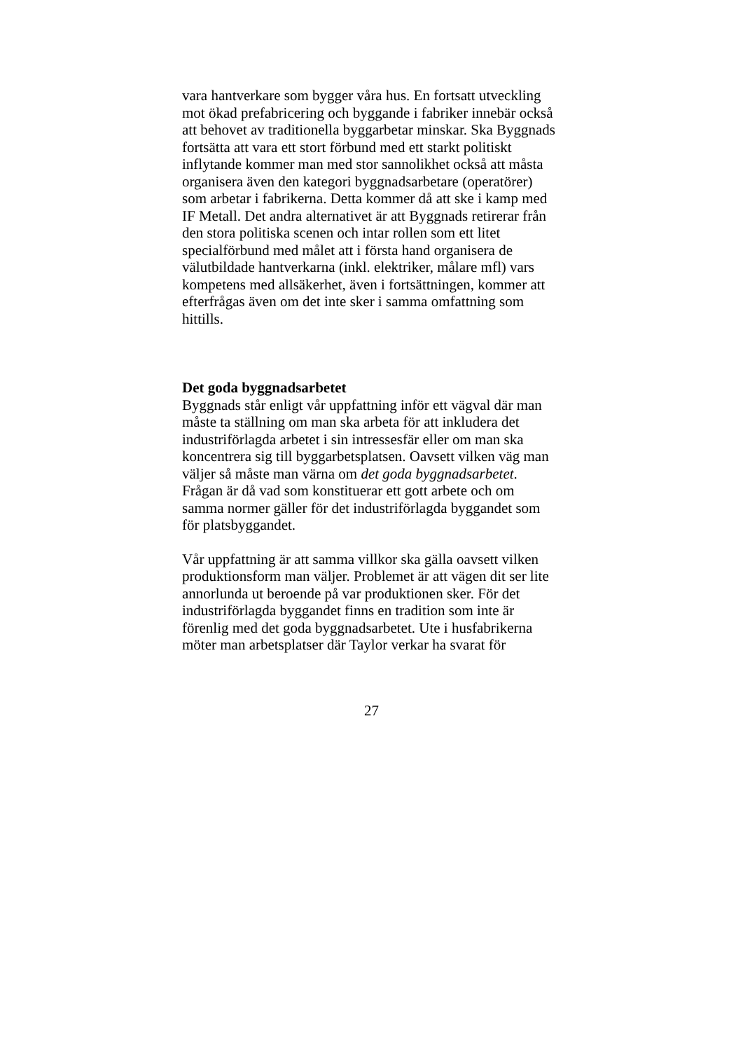vara hantverkare som bygger våra hus. En fortsatt utveckling
mot ökad prefabricering och byggande i fabriker innebär också
att behovet av traditionella byggarbetar minskar. Ska Byggnads
fortsätta att vara ett stort förbund med ett starkt politiskt
inflytande kommer man med stor sannolikhet också att måsta
organisera även den kategori byggnadsarbetare (operatörer)
som arbetar i fabrikerna. Detta kommer då att ske i kamp med
IF Metall. Det andra alternativet är att Byggnads retirerar från
den stora politiska scenen och intar rollen som ett litet
specialförbund med målet att i första hand organisera de
välutbildade hantverkarna (inkl. elektriker, målare mfl) vars
kompetens med allsäkerhet, även i fortsättningen, kommer att
efterfrågas även om det inte sker i samma omfattning som
hittills.
Det goda byggnadsarbetet
Byggnads står enligt vår uppfattning inför ett vägval där man
måste ta ställning om man ska arbeta för att inkludera det
industriförlagda arbetet i sin intressesfär eller om man ska
koncentrera sig till byggarbetsplatsen. Oavsett vilken väg man
väljer så måste man värna om det goda byggnadsarbetet.
Frågan är då vad som konstituerar ett gott arbete och om
samma normer gäller för det industriförlagda byggandet som
för platsbyggandet.
Vår uppfattning är att samma villkor ska gälla oavsett vilken
produktionsform man väljer. Problemet är att vägen dit ser lite
annorlunda ut beroende på var produktionen sker. För det
industriförlagda byggandet finns en tradition som inte är
förenlig med det goda byggnadsarbetet. Ute i husfabrikerna
möter man arbetsplatser där Taylor verkar ha svarat för
27